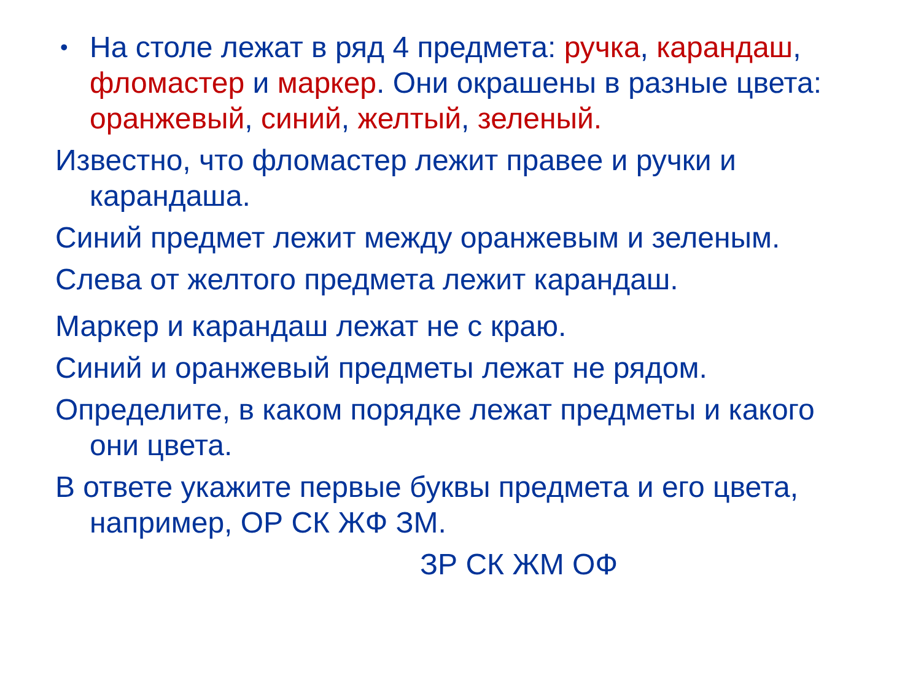• На столе лежат в ряд 4 предмета: ручка, карандаш, фломастер и маркер. Они окрашены в разные цвета: оранжевый, синий, желтый, зеленый.
Известно, что фломастер лежит правее и ручки и карандаша.
Синий предмет лежит между оранжевым и зеленым.
Слева от желтого предмета лежит карандаш.
Маркер и карандаш лежат не с краю.
Синий и оранжевый предметы лежат не рядом.
Определите, в каком порядке лежат предметы и какого они цвета.
В ответе укажите первые буквы предмета и его цвета, например, ОР СК ЖФ ЗМ.
ЗР СК ЖМ ОФ